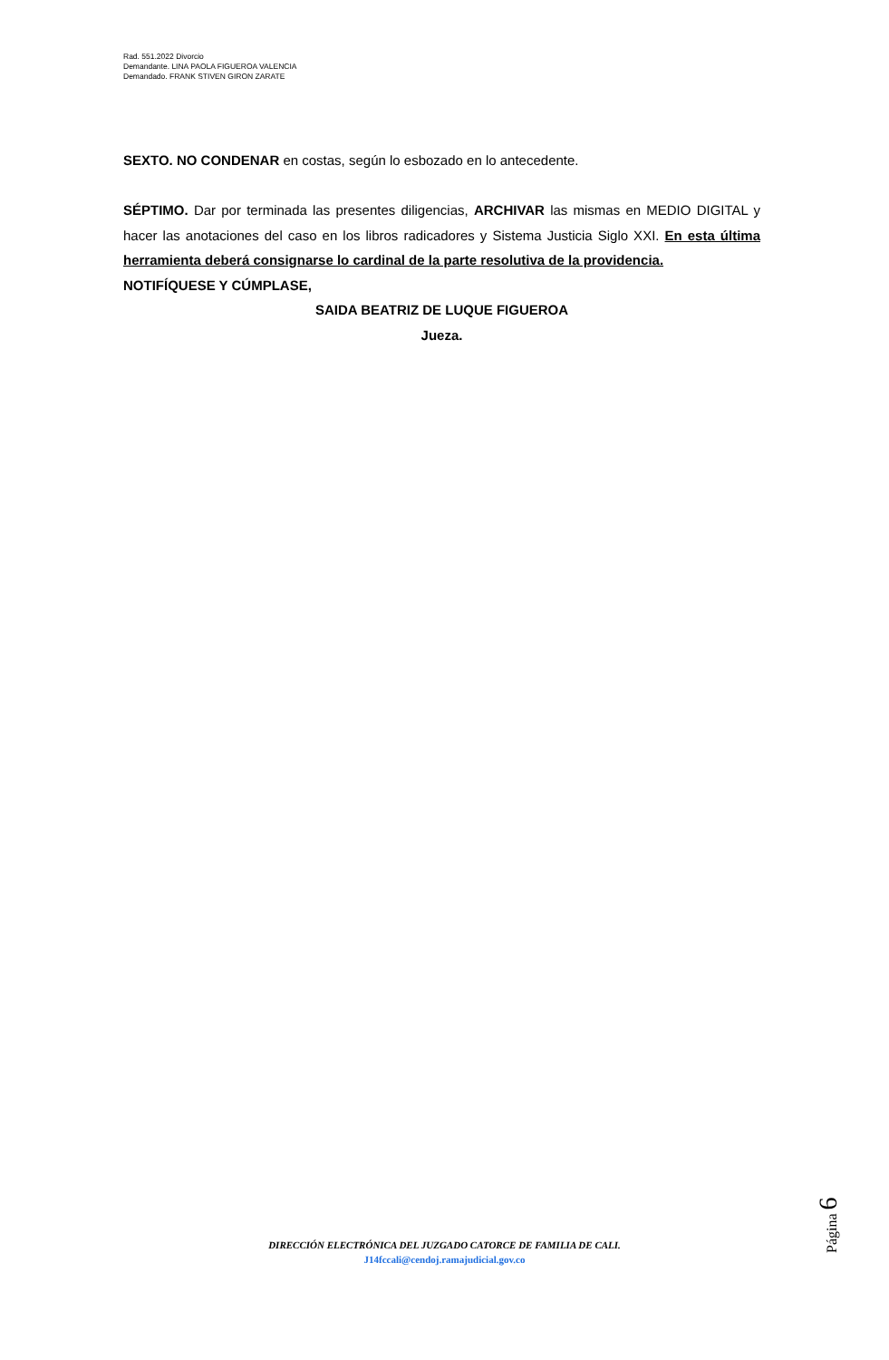Rad. 551.2022 Divorcio
Demandante. LINA PAOLA FIGUEROA VALENCIA
Demandado. FRANK STIVEN GIRON ZARATE
SEXTO. NO CONDENAR en costas, según lo esbozado en lo antecedente.
SÉPTIMO. Dar por terminada las presentes diligencias, ARCHIVAR las mismas en MEDIO DIGITAL y hacer las anotaciones del caso en los libros radicadores y Sistema Justicia Siglo XXI. En esta última herramienta deberá consignarse lo cardinal de la parte resolutiva de la providencia.
NOTIFÍQUESE Y CÚMPLASE,
SAIDA BEATRIZ DE LUQUE FIGUEROA
Jueza.
Página 6
DIRECCIÓN ELECTRÓNICA DEL JUZGADO CATORCE DE FAMILIA DE CALI.
J14fccali@cendoj.ramajudicial.gov.co